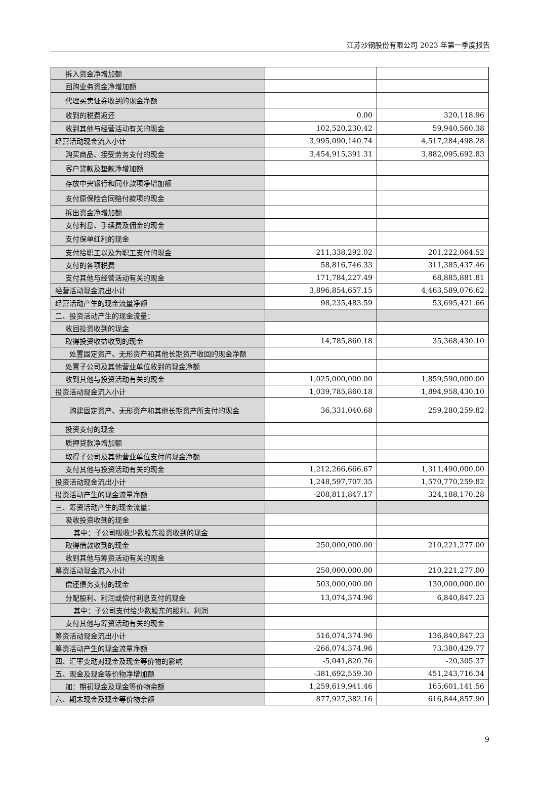江苏沙钢股份有限公司 2023 年第一季度报告
| 拆入资金净增加额 | | |
| 回购业务资金净增加额 | | |
| 代理买卖证券收到的现金净额 | | |
| 收到的税费返还 | 0.00 | 320,118.96 |
| 收到其他与经营活动有关的现金 | 102,520,230.42 | 59,940,560.38 |
| 经营活动现金流入小计 | 3,995,090,140.74 | 4,517,284,498.28 |
| 购买商品、接受劳务支付的现金 | 3,454,915,391.31 | 3,882,095,692.83 |
| 客户贷款及垫款净增加额 | | |
| 存放中央银行和同业款项净增加额 | | |
| 支付原保险合同赔付款项的现金 | | |
| 拆出资金净增加额 | | |
| 支付利息、手续费及佣金的现金 | | |
| 支付保单红利的现金 | | |
| 支付给职工以及为职工支付的现金 | 211,338,292.02 | 201,222,064.52 |
| 支付的各项税费 | 58,816,746.33 | 311,385,437.46 |
| 支付其他与经营活动有关的现金 | 171,784,227.49 | 68,885,881.81 |
| 经营活动现金流出小计 | 3,896,854,657.15 | 4,463,589,076.62 |
| 经营活动产生的现金流量净额 | 98,235,483.59 | 53,695,421.66 |
| 二、投资活动产生的现金流量： | | |
| 收回投资收到的现金 | | |
| 取得投资收益收到的现金 | 14,785,860.18 | 35,368,430.10 |
| 处置固定资产、无形资产和其他长期资产收回的现金净额 | | |
| 处置子公司及其他营业单位收到的现金净额 | | |
| 收到其他与投资活动有关的现金 | 1,025,000,000.00 | 1,859,590,000.00 |
| 投资活动现金流入小计 | 1,039,785,860.18 | 1,894,958,430.10 |
| 购建固定资产、无形资产和其他长期资产所支付的现金 | 36,331,040.68 | 259,280,259.82 |
| 投资支付的现金 | | |
| 质押贷款净增加额 | | |
| 取得子公司及其他营业单位支付的现金净额 | | |
| 支付其他与投资活动有关的现金 | 1,212,266,666.67 | 1,311,490,000.00 |
| 投资活动现金流出小计 | 1,248,597,707.35 | 1,570,770,259.82 |
| 投资活动产生的现金流量净额 | -208,811,847.17 | 324,188,170.28 |
| 三、筹资活动产生的现金流量： | | |
| 吸收投资收到的现金 | | |
| 其中：子公司吸收少数股东投资收到的现金 | | |
| 取得借款收到的现金 | 250,000,000.00 | 210,221,277.00 |
| 收到其他与筹资活动有关的现金 | | |
| 筹资活动现金流入小计 | 250,000,000.00 | 210,221,277.00 |
| 偿还债务支付的现金 | 503,000,000.00 | 130,000,000.00 |
| 分配股利、利润或偿付利息支付的现金 | 13,074,374.96 | 6,840,847.23 |
| 其中：子公司支付给少数股东的股利、利润 | | |
| 支付其他与筹资活动有关的现金 | | |
| 筹资活动现金流出小计 | 516,074,374.96 | 136,840,847.23 |
| 筹资活动产生的现金流量净额 | -266,074,374.96 | 73,380,429.77 |
| 四、汇率变动对现金及现金等价物的影响 | -5,041,820.76 | -20,305.37 |
| 五、现金及现金等价物净增加额 | -381,692,559.30 | 451,243,716.34 |
| 加：期初现金及现金等价物余额 | 1,259,619,941.46 | 165,601,141.56 |
| 六、期末现金及现金等价物余额 | 877,927,382.16 | 616,844,857.90 |
9